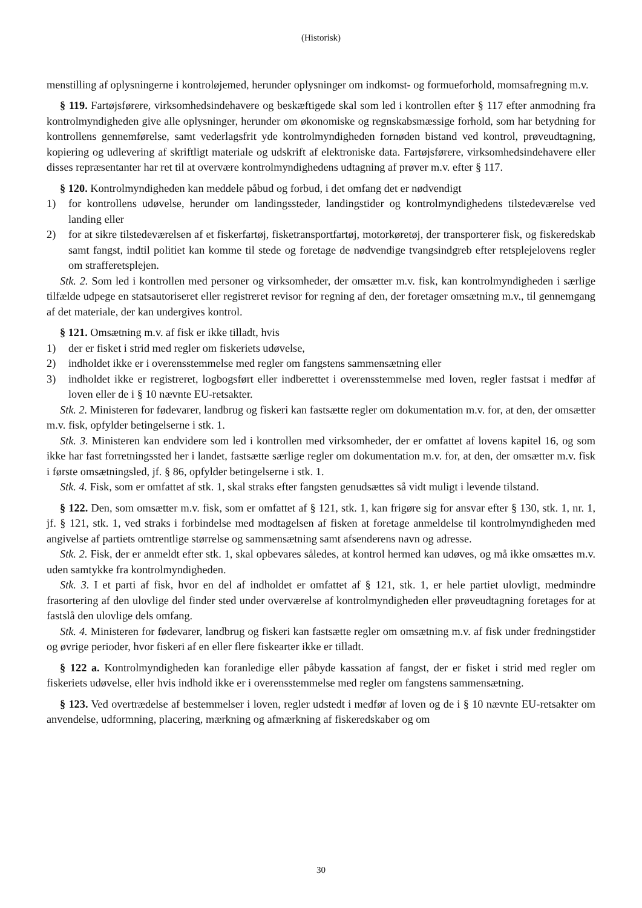(Historisk)
menstilling af oplysningerne i kontroløjemed, herunder oplysninger om indkomst- og formueforhold, momsafregning m.v.
§ 119. Fartøjsførere, virksomhedsindehavere og beskæftigede skal som led i kontrollen efter § 117 efter anmodning fra kontrolmyndigheden give alle oplysninger, herunder om økonomiske og regnskabsmæssige forhold, som har betydning for kontrollens gennemførelse, samt vederlagsfrit yde kontrolmyndigheden fornøden bistand ved kontrol, prøveudtagning, kopiering og udlevering af skriftligt materiale og udskrift af elektroniske data. Fartøjsførere, virksomhedsindehavere eller disses repræsentanter har ret til at overvære kontrolmyndighedens udtagning af prøver m.v. efter § 117.
§ 120. Kontrolmyndigheden kan meddele påbud og forbud, i det omfang det er nødvendigt
1) for kontrollens udøvelse, herunder om landingssteder, landingstider og kontrolmyndighedens tilstedeværelse ved landing eller
2) for at sikre tilstedeværelsen af et fiskerfartøj, fisketransportfartøj, motorkøretøj, der transporterer fisk, og fiskeredskab samt fangst, indtil politiet kan komme til stede og foretage de nødvendige tvangsindgreb efter retsplejelovens regler om strafferetsplejen.
Stk. 2. Som led i kontrollen med personer og virksomheder, der omsætter m.v. fisk, kan kontrolmyndigheden i særlige tilfælde udpege en statsautoriseret eller registreret revisor for regning af den, der foretager omsætning m.v., til gennemgang af det materiale, der kan undergives kontrol.
§ 121. Omsætning m.v. af fisk er ikke tilladt, hvis
1) der er fisket i strid med regler om fiskeriets udøvelse,
2) indholdet ikke er i overensstemmelse med regler om fangstens sammensætning eller
3) indholdet ikke er registreret, logbogsført eller indberettet i overensstemmelse med loven, regler fastsat i medfør af loven eller de i § 10 nævnte EU-retsakter.
Stk. 2. Ministeren for fødevarer, landbrug og fiskeri kan fastsætte regler om dokumentation m.v. for, at den, der omsætter m.v. fisk, opfylder betingelserne i stk. 1.
Stk. 3. Ministeren kan endvidere som led i kontrollen med virksomheder, der er omfattet af lovens kapitel 16, og som ikke har fast forretningssted her i landet, fastsætte særlige regler om dokumentation m.v. for, at den, der omsætter m.v. fisk i første omsætningsled, jf. § 86, opfylder betingelserne i stk. 1.
Stk. 4. Fisk, som er omfattet af stk. 1, skal straks efter fangsten genudsættes så vidt muligt i levende tilstand.
§ 122. Den, som omsætter m.v. fisk, som er omfattet af § 121, stk. 1, kan frigøre sig for ansvar efter § 130, stk. 1, nr. 1, jf. § 121, stk. 1, ved straks i forbindelse med modtagelsen af fisken at foretage anmeldelse til kontrolmyndigheden med angivelse af partiets omtrentlige størrelse og sammensætning samt afsenderens navn og adresse.
Stk. 2. Fisk, der er anmeldt efter stk. 1, skal opbevares således, at kontrol hermed kan udøves, og må ikke omsættes m.v. uden samtykke fra kontrolmyndigheden.
Stk. 3. I et parti af fisk, hvor en del af indholdet er omfattet af § 121, stk. 1, er hele partiet ulovligt, medmindre frasortering af den ulovlige del finder sted under overværelse af kontrolmyndigheden eller prøveudtagning foretages for at fastslå den ulovlige dels omfang.
Stk. 4. Ministeren for fødevarer, landbrug og fiskeri kan fastsætte regler om omsætning m.v. af fisk under fredningstider og øvrige perioder, hvor fiskeri af en eller flere fiskearter ikke er tilladt.
§ 122 a. Kontrolmyndigheden kan foranledige eller påbyde kassation af fangst, der er fisket i strid med regler om fiskeriets udøvelse, eller hvis indhold ikke er i overensstemmelse med regler om fangstens sammensætning.
§ 123. Ved overtrædelse af bestemmelser i loven, regler udstedt i medfør af loven og de i § 10 nævnte EU-retsakter om anvendelse, udformning, placering, mærkning og afmærkning af fiskeredskaber og om
30